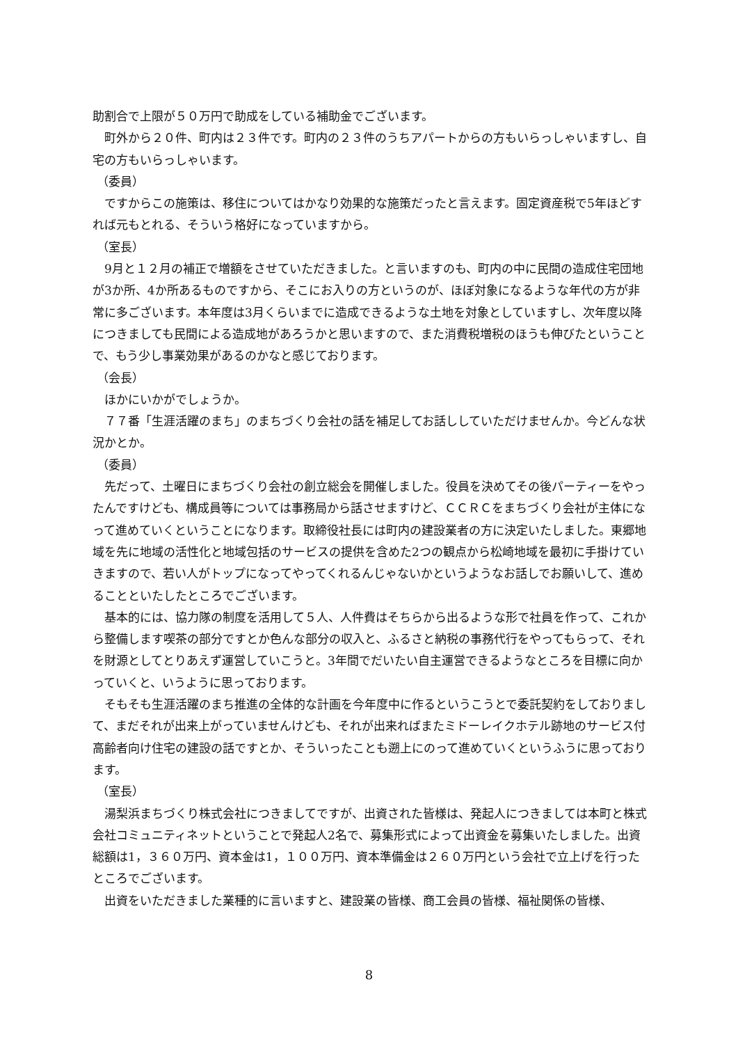助割合で上限が５０万円で助成をしている補助金でございます。
町外から２０件、町内は２３件です。町内の２３件のうちアパートからの方もいらっしゃいますし、自宅の方もいらっしゃいます。
（委員）
ですからこの施策は、移住についてはかなり効果的な施策だったと言えます。固定資産税で5年ほどすれば元もとれる、そういう格好になっていますから。
（室長）
9月と１２月の補正で増額をさせていただきました。と言いますのも、町内の中に民間の造成住宅団地が3か所、4か所あるものですから、そこにお入りの方というのが、ほぼ対象になるような年代の方が非常に多ございます。本年度は3月くらいまでに造成できるような土地を対象としていますし、次年度以降につきましても民間による造成地があろうかと思いますので、また消費税増税のほうも伸びたということで、もう少し事業効果があるのかなと感じております。
（会長）
ほかにいかがでしょうか。
７７番「生涯活躍のまち」のまちづくり会社の話を補足してお話ししていただけませんか。今どんな状況かとか。
（委員）
先だって、土曜日にまちづくり会社の創立総会を開催しました。役員を決めてその後パーティーをやったんですけども、構成員等については事務局から話させますけど、ＣＣＲＣをまちづくり会社が主体になって進めていくということになります。取締役社長には町内の建設業者の方に決定いたしました。東郷地域を先に地域の活性化と地域包括のサービスの提供を含めた2つの観点から松崎地域を最初に手掛けていきますので、若い人がトップになってやってくれるんじゃないかというようなお話しでお願いして、進めることといたしたところでございます。
基本的には、協力隊の制度を活用して５人、人件費はそちらから出るような形で社員を作って、これから整備します喫茶の部分ですとか色んな部分の収入と、ふるさと納税の事務代行をやってもらって、それを財源としてとりあえず運営していこうと。3年間でだいたい自主運営できるようなところを目標に向かっていくと、いうように思っております。
そもそも生涯活躍のまち推進の全体的な計画を今年度中に作るというこうとで委託契約をしておりまして、まだそれが出来上がっていませんけども、それが出来ればまたミドーレイクホテル跡地のサービス付高齢者向け住宅の建設の話ですとか、そういったことも遡上にのって進めていくというふうに思っております。
（室長）
湯梨浜まちづくり株式会社につきましてですが、出資された皆様は、発起人につきましては本町と株式会社コミュニティネットということで発起人2名で、募集形式によって出資金を募集いたしました。出資総額は1，３６０万円、資本金は1，１００万円、資本準備金は２６０万円という会社で立上げを行ったところでございます。
出資をいただきました業種的に言いますと、建設業の皆様、商工会員の皆様、福祉関係の皆様、
8